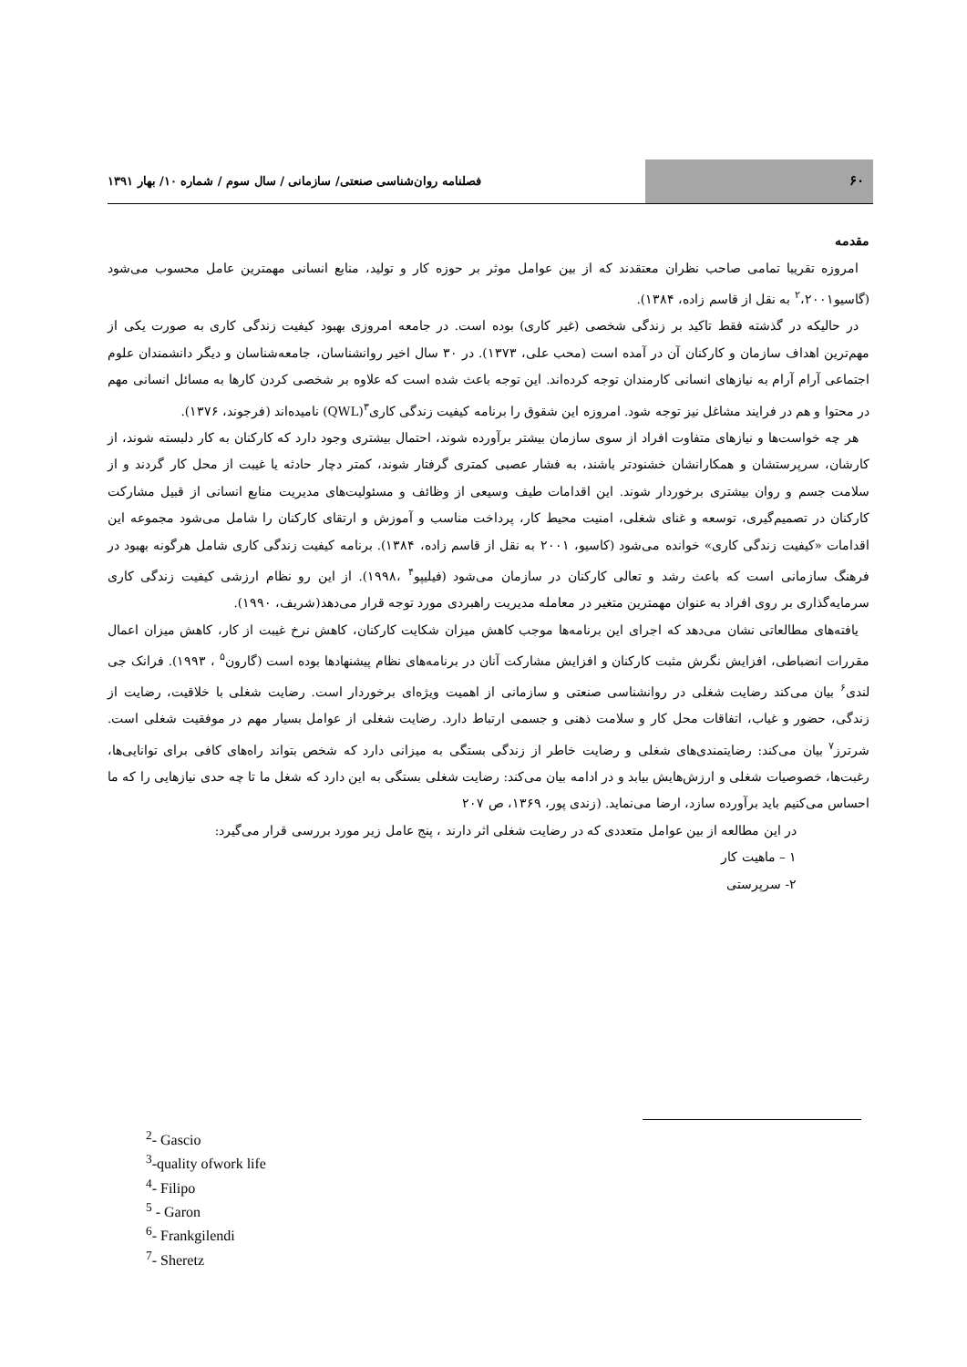۶۰
فصلنامه روان‌شناسی صنعتی/ سازمانی / سال سوم / شماره ۱۰/ بهار ۱۳۹۱
مقدمه
امروزه تقریبا تمامی صاحب نظران معتقدند که از بین عوامل موثر بر حوزه کار و تولید، منابع انسانی مهمترین عامل محسوب می‌شود (گاسیو<sup>۲</sup>،۲۰۰۱ به نقل از قاسم زاده، ۱۳۸۴).
در حالیکه در گذشته فقط تاکید بر زندگی شخصی (غیر کاری) بوده است. در جامعه امروزی بهبود کیفیت زندگی کاری به صورت یکی از مهم‌ترین اهداف سازمان و کارکنان آن در آمده است (محب علی، ۱۳۷۳). در ۳۰ سال اخیر روانشناسان، جامعه‌شناسان و دیگر دانشمندان علوم اجتماعی آرام آرام به نیازهای انسانی کارمندان توجه کرده‌اند. این توجه باعث شده است که علاوه بر شخصی کردن کارها به مسائل انسانی مهم در محتوا و هم در فرایند مشاغل نیز توجه شود. امروزه این شقوق را برنامه کیفیت زندگی کاری<sup>۳</sup>(QWL) نامیده‌اند (فرجوند، ۱۳۷۶).
هر چه خواست‌ها و نیازهای متفاوت افراد از سوی سازمان بیشتر برآورده شوند، احتمال بیشتری وجود دارد که کارکنان به کار دلبسته شوند، از کارشان، سرپرستشان و همکارانشان خشنودتر باشند، به فشار عصبی کمتری گرفتار شوند، کمتر دچار حادثه یا غیبت از محل کار گردند و از سلامت جسم و روان بیشتری برخوردار شوند. این اقدامات طیف وسیعی از وظائف و مسئولیت‌های مدیریت منابع انسانی از قبیل مشارکت کارکنان در تصمیم‌گیری، توسعه و غنای شغلی، امنیت محیط کار، پرداخت مناسب و آموزش و ارتقای کارکنان را شامل می‌شود مجموعه این اقدامات «کیفیت زندگی کاری» خوانده می‌شود (کاسیو، ۲۰۰۱ به نقل از قاسم زاده، ۱۳۸۴). برنامه کیفیت زندگی کاری شامل هرگونه بهبود در فرهنگ سازمانی است که باعث رشد و تعالی کارکنان در سازمان می‌شود (فیلیپو<sup>۴</sup> ،۱۹۹۸). از این رو نظام ارزشی کیفیت زندگی کاری سرمایه‌گذاری بر روی افراد به عنوان مهمترین متغیر در معامله مدیریت راهبردی مورد توجه قرار می‌دهد(شریف، ۱۹۹۰).
یافته‌های مطالعاتی نشان می‌دهد که اجرای این برنامه‌ها موجب کاهش میزان شکایت کارکنان، کاهش نرخ غیبت از کار، کاهش میزان اعمال مقررات انضباطی، افزایش نگرش مثبت کارکنان و افزایش مشارکت آنان در برنامه‌های نظام پیشنهادها بوده است (گارون<sup>۵</sup> ، ۱۹۹۳). فرانک جی لندی<sup>۶</sup> بیان می‌کند رضایت شغلی در روانشناسی صنعتی و سازمانی از اهمیت ویژه‌ای برخوردار است. رضایت شغلی با خلاقیت، رضایت از زندگی، حضور و غیاب، اتفاقات محل کار و سلامت ذهنی و جسمی ارتباط دارد. رضایت شغلی از عوامل بسیار مهم در موفقیت شغلی است. شرترز<sup>۷</sup> بیان می‌کند: رضایتمندی‌های شغلی و رضایت خاطر از زندگی بستگی به میزانی دارد که شخص بتواند راه‌های کافی برای توانایی‌ها، رغبت‌ها، خصوصیات شغلی و ارزش‌هایش بیابد و در ادامه بیان می‌کند: رضایت شغلی بستگی به این دارد که شغل ما تا چه حدی نیازهایی را که ما احساس می‌کنیم باید برآورده سازد، ارضا می‌نماید. (زندی پور، ۱۳۶۹، ص ۲۰۷
در این مطالعه از بین عوامل متعددی که در رضایت شغلی اثر دارند ، پنج عامل زیر مورد بررسی قرار می‌گیرد:
۱ – ماهیت کار
۲- سرپرستی
<sup>2</sup>- Gascio
<sup>3</sup>-quality ofwork life
<sup>4</sup>- Filipo
<sup>5</sup> - Garon
<sup>6</sup>- Frankgilendi
<sup>7</sup>- Sheretz